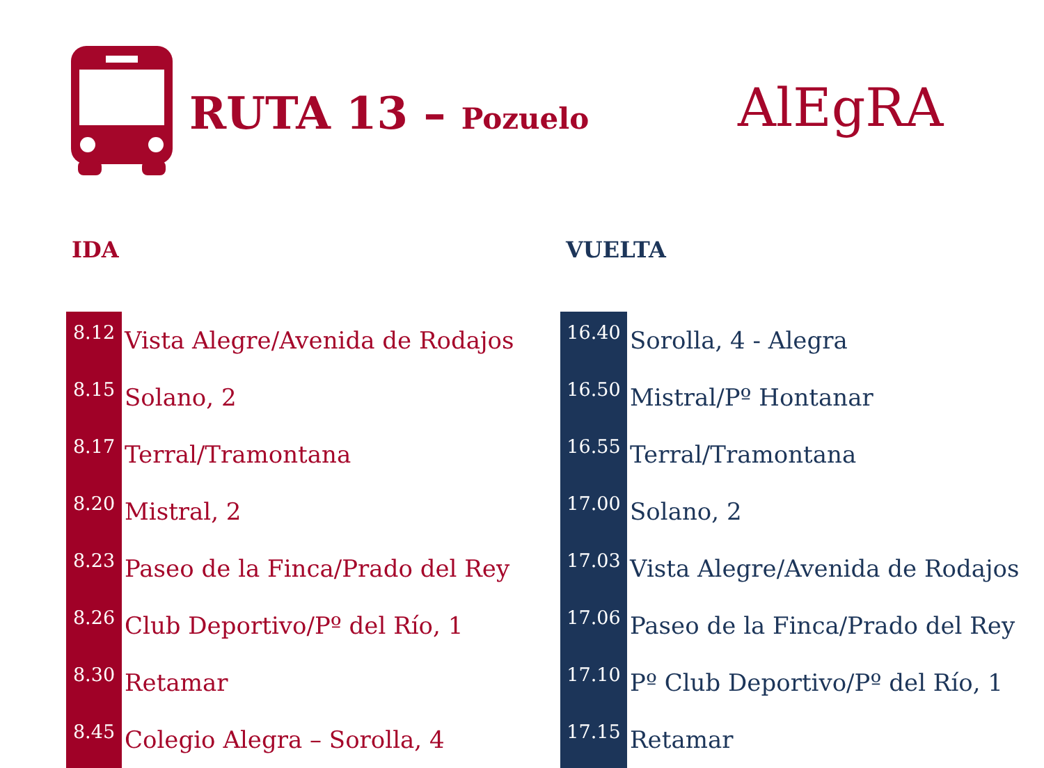RUTA 13 – Pozuelo AlEgRA
IDA
| 8.12 | Vista Alegre/Avenida de Rodajos |
| 8.15 | Solano, 2 |
| 8.17 | Terral/Tramontana |
| 8.20 | Mistral, 2 |
| 8.23 | Paseo de la Finca/Prado del Rey |
| 8.26 | Club Deportivo/Pº del Río, 1 |
| 8.30 | Retamar |
| 8.45 | Colegio Alegra – Sorolla, 4 |
VUELTA
| 16.40 | Sorolla, 4 - Alegra |
| 16.50 | Mistral/Pº Hontanar |
| 16.55 | Terral/Tramontana |
| 17.00 | Solano, 2 |
| 17.03 | Vista Alegre/Avenida de Rodajos |
| 17.06 | Paseo de la Finca/Prado del Rey |
| 17.10 | Pº Club Deportivo/Pº del Río, 1 |
| 17.15 | Retamar |